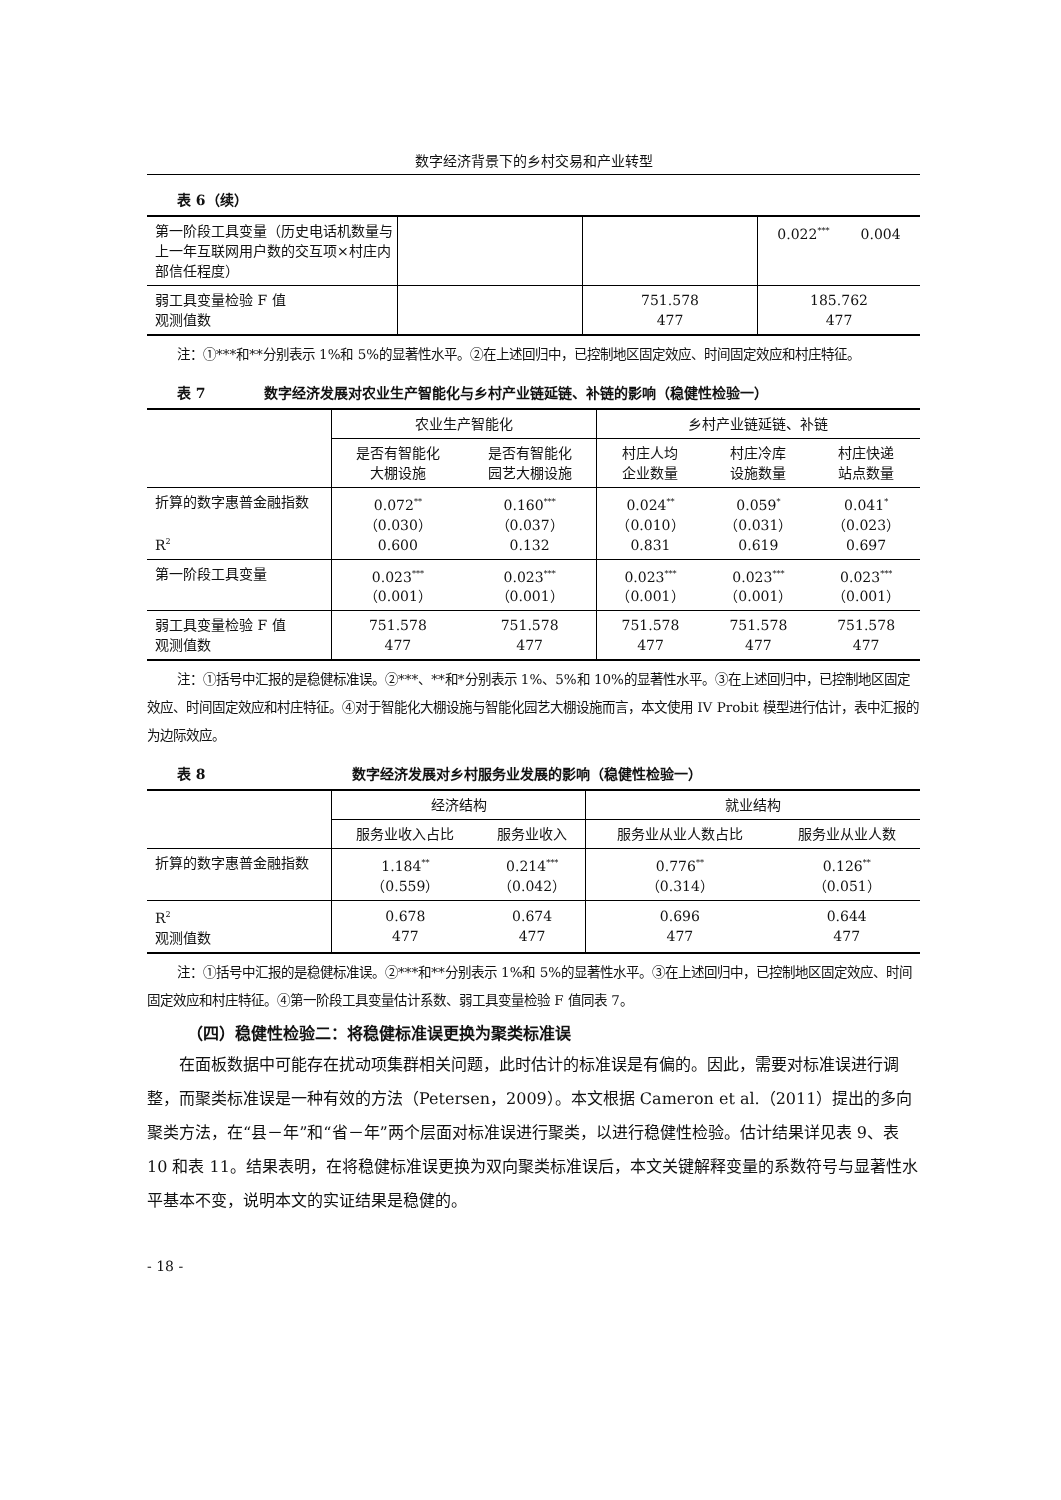数字经济背景下的乡村交易和产业转型
表 6（续）
| 第一阶段工具变量（历史电话机数量与上一年互联网用户数的交互项×村庄内部信任程度） | | | 0.022<sup>***</sup> 0.004 |
| 弱工具变量检验 F 值 观测值数 | | 751.578 477 | 185.762 477 |
注：①***和**分别表示 1%和 5%的显著性水平。②在上述回归中，已控制地区固定效应、时间固定效应和村庄特征。
表 7 数字经济发展对农业生产智能化与乡村产业链延链、补链的影响（稳健性检验一）
| | 农业生产智能化 | | 乡村产业链延链、补链 | | |
| | 是否有智能化 大棚设施 | 是否有智能化 园艺大棚设施 | 村庄人均 企业数量 | 村庄冷库 设施数量 | 村庄快递 站点数量 |
| 折算的数字惠普金融指数 R<sup>2</sup> | 0.072<sup>**</sup> （0.030） 0.600 | 0.160<sup>***</sup> （0.037） 0.132 | 0.024<sup>**</sup> （0.010） 0.831 | 0.059<sup>*</sup> （0.031） 0.619 | 0.041<sup>*</sup> （0.023） 0.697 |
| 第一阶段工具变量 | 0.023<sup>***</sup> （0.001） | 0.023<sup>***</sup> （0.001） | 0.023<sup>***</sup> （0.001） | 0.023<sup>***</sup> （0.001） | 0.023<sup>***</sup> （0.001） |
| 弱工具变量检验 F 值 观测值数 | 751.578 477 | 751.578 477 | 751.578 477 | 751.578 477 | 751.578 477 |
注：①括号中汇报的是稳健标准误。②***、**和*分别表示 1%、5%和 10%的显著性水平。③在上述回归中，已控制地区固定效应、时间固定效应和村庄特征。④对于智能化大棚设施与智能化园艺大棚设施而言，本文使用 IV Probit 模型进行估计，表中汇报的为边际效应。
表 8 数字经济发展对乡村服务业发展的影响（稳健性检验一）
| | 经济结构 | | 就业结构 | |
| | 服务业收入占比 | 服务业收入 | 服务业从业人数占比 | 服务业从业人数 |
| 折算的数字惠普金融指数 | 1.184<sup>**</sup> （0.559） | 0.214<sup>***</sup> （0.042） | 0.776<sup>**</sup> （0.314） | 0.126<sup>**</sup> （0.051） |
| R<sup>2</sup> 观测值数 | 0.678 477 | 0.674 477 | 0.696 477 | 0.644 477 |
注：①括号中汇报的是稳健标准误。②***和**分别表示 1%和 5%的显著性水平。③在上述回归中，已控制地区固定效应、时间固定效应和村庄特征。④第一阶段工具变量估计系数、弱工具变量检验 F 值同表 7。
（四）稳健性检验二：将稳健标准误更换为聚类标准误
在面板数据中可能存在扰动项集群相关问题，此时估计的标准误是有偏的。因此，需要对标准误进行调整，而聚类标准误是一种有效的方法（Petersen，2009）。本文根据 Cameron et al.（2011）提出的多向聚类方法，在“县－年”和“省－年”两个层面对标准误进行聚类，以进行稳健性检验。估计结果详见表 9、表 10 和表 11。结果表明，在将稳健标准误更换为双向聚类标准误后，本文关键解释变量的系数符号与显著性水平基本不变，说明本文的实证结果是稳健的。
- 18 -